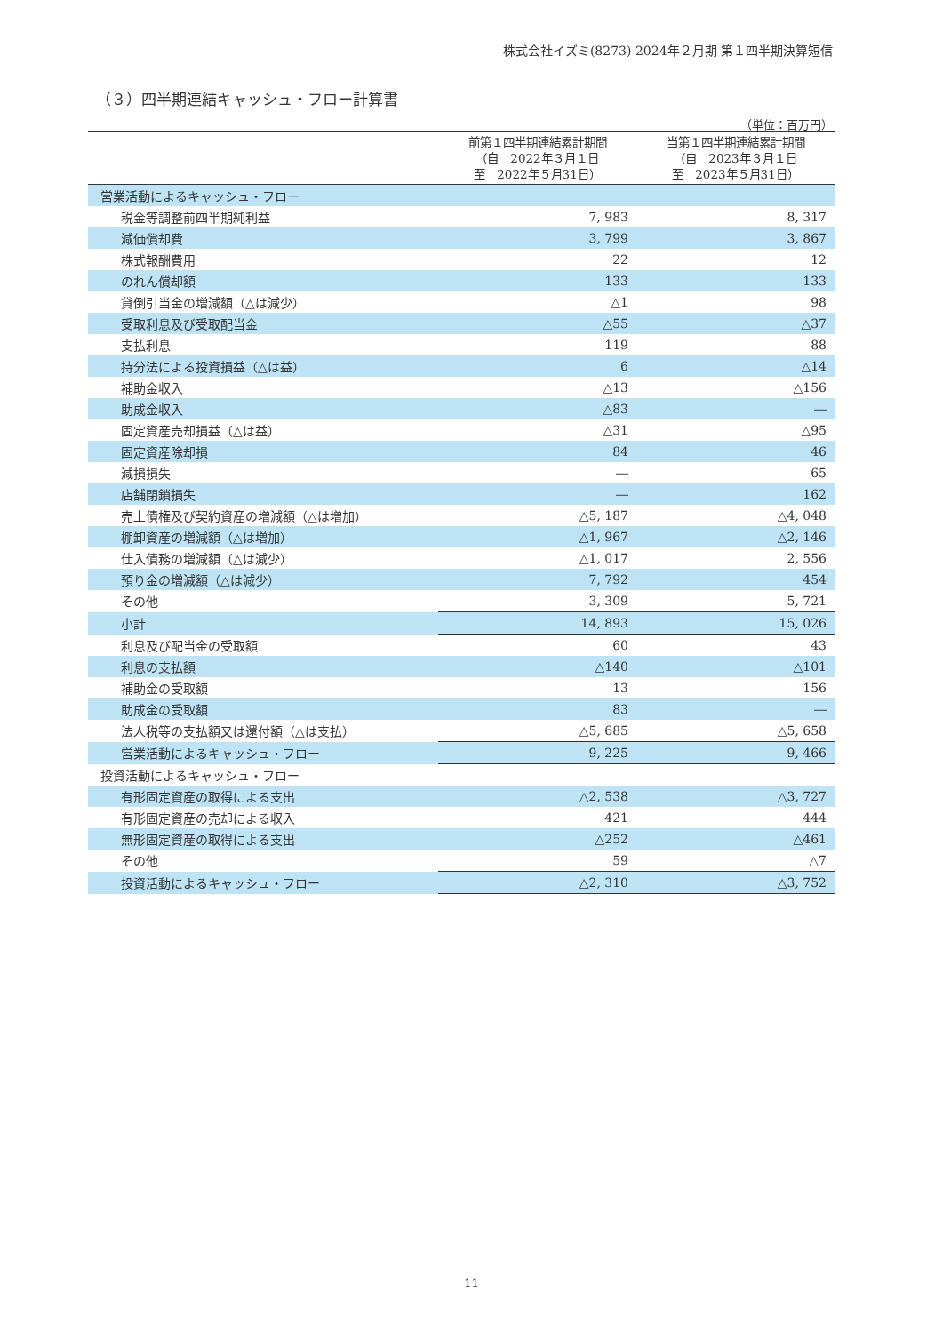株式会社イズミ(8273) 2024年２月期 第１四半期決算短信
（３）四半期連結キャッシュ・フロー計算書
（単位：百万円）
| | 前第１四半期連結累計期間 （自 2022年３月１日 至 2022年５月31日） | 当第１四半期連結累計期間 （自 2023年３月１日 至 2023年５月31日） |
| --- | --- | --- |
| 営業活動によるキャッシュ・フロー | | |
| 税金等調整前四半期純利益 | 7, 983 | 8, 317 |
| 減価償却費 | 3, 799 | 3, 867 |
| 株式報酬費用 | 22 | 12 |
| のれん償却額 | 133 | 133 |
| 貸倒引当金の増減額（△は減少） | △1 | 98 |
| 受取利息及び受取配当金 | △55 | △37 |
| 支払利息 | 119 | 88 |
| 持分法による投資損益（△は益） | 6 | △14 |
| 補助金収入 | △13 | △156 |
| 助成金収入 | △83 | ― |
| 固定資産売却損益（△は益） | △31 | △95 |
| 固定資産除却損 | 84 | 46 |
| 減損損失 | ― | 65 |
| 店舗閉鎖損失 | ― | 162 |
| 売上債権及び契約資産の増減額（△は増加） | △5, 187 | △4, 048 |
| 棚卸資産の増減額（△は増加） | △1, 967 | △2, 146 |
| 仕入債務の増減額（△は減少） | △1, 017 | 2, 556 |
| 預り金の増減額（△は減少） | 7, 792 | 454 |
| その他 | 3, 309 | 5, 721 |
| 小計 | 14, 893 | 15, 026 |
| 利息及び配当金の受取額 | 60 | 43 |
| 利息の支払額 | △140 | △101 |
| 補助金の受取額 | 13 | 156 |
| 助成金の受取額 | 83 | ― |
| 法人税等の支払額又は還付額（△は支払） | △5, 685 | △5, 658 |
| 営業活動によるキャッシュ・フロー | 9, 225 | 9, 466 |
| 投資活動によるキャッシュ・フロー | | |
| 有形固定資産の取得による支出 | △2, 538 | △3, 727 |
| 有形固定資産の売却による収入 | 421 | 444 |
| 無形固定資産の取得による支出 | △252 | △461 |
| その他 | 59 | △7 |
| 投資活動によるキャッシュ・フロー | △2, 310 | △3, 752 |
11